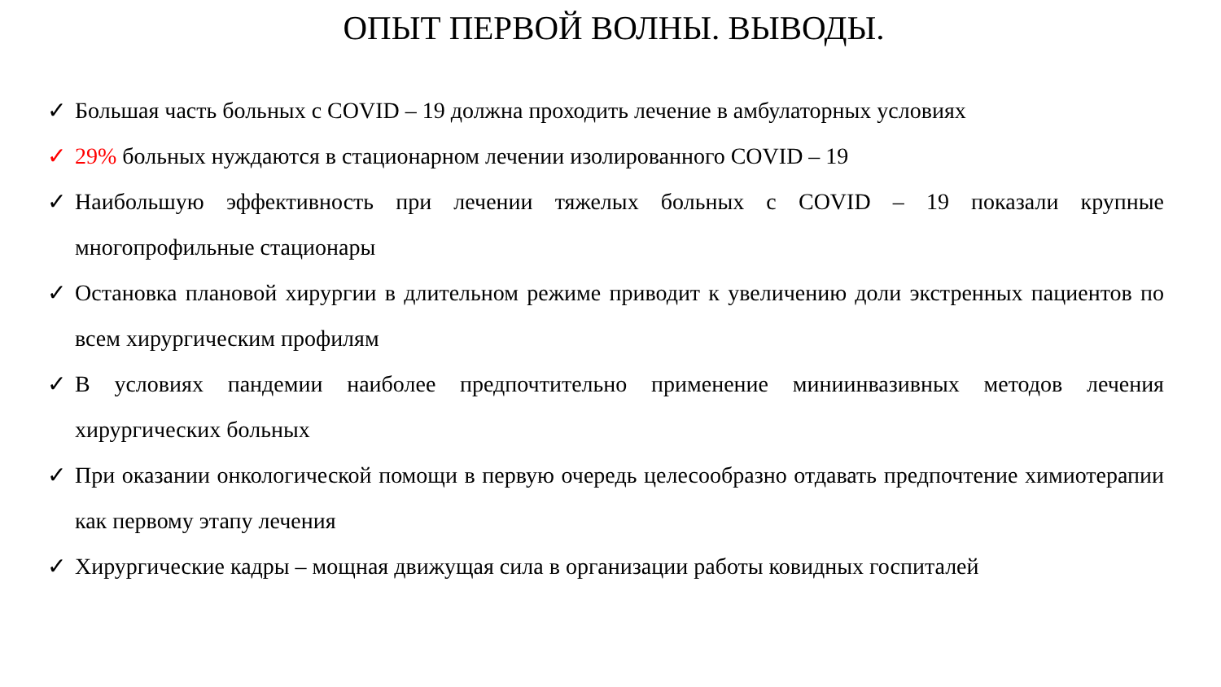ОПЫТ ПЕРВОЙ ВОЛНЫ. ВЫВОДЫ.
✓ Большая часть больных с COVID – 19 должна проходить лечение в амбулаторных условиях
✓ 29% больных нуждаются в стационарном лечении изолированного COVID – 19
✓ Наибольшую эффективность при лечении тяжелых больных с COVID – 19 показали крупные многопрофильные стационары
✓ Остановка плановой хирургии в длительном режиме приводит к увеличению доли экстренных пациентов по всем хирургическим профилям
✓ В условиях пандемии наиболее предпочтительно применение миниинвазивных методов лечения хирургических больных
✓ При оказании онкологической помощи в первую очередь целесообразно отдавать предпочтение химиотерапии как первому этапу лечения
✓ Хирургические кадры – мощная движущая сила в организации работы ковидных госпиталей